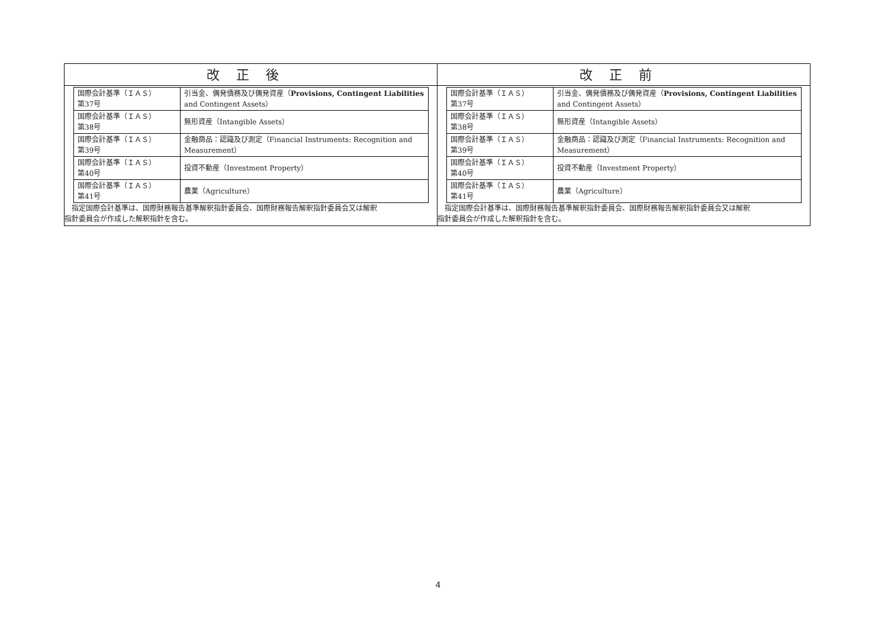| 改正後 | 改正前 |
| --- | --- |
| / 国際会計基準（ＩＡＳ） 第37号 / 引当金、偶発債務及び偶発資産（ Provisions, Contingent Liabilities and Contingent Assets） / / 国際会計基準（ＩＡＳ） 第38号 / 無形資産（Intangible Assets） / / 国際会計基準（ＩＡＳ） 第39号 / 金融商品：認識及び測定（Financial Instruments: Recognition and Measurement） / / 国際会計基準（ＩＡＳ） 第40号 / 投資不動産（Investment Property） / / 国際会計基準（ＩＡＳ） 第41号 / 農業（Agriculture） / 指定国際会計基準は、国際財務報告基準解釈指針委員会、国際財務報告解釈指針委員会又は解釈 指針委員会が作成した解釈指針を含む。 | / 国際会計基準（ＩＡＳ） 第37号 / 引当金、偶発債務及び偶発資産（ Provisions, Contingent Liabilities and Contingent Assets） / / 国際会計基準（ＩＡＳ） 第38号 / 無形資産（Intangible Assets） / / 国際会計基準（ＩＡＳ） 第39号 / 金融商品：認識及び測定（Financial Instruments: Recognition and Measurement） / / 国際会計基準（ＩＡＳ） 第40号 / 投資不動産（Investment Property） / / 国際会計基準（ＩＡＳ） 第41号 / 農業（Agriculture） / 指定国際会計基準は、国際財務報告基準解釈指針委員会、国際財務報告解釈指針委員会又は解釈 指針委員会が作成した解釈指針を含む。 |
4